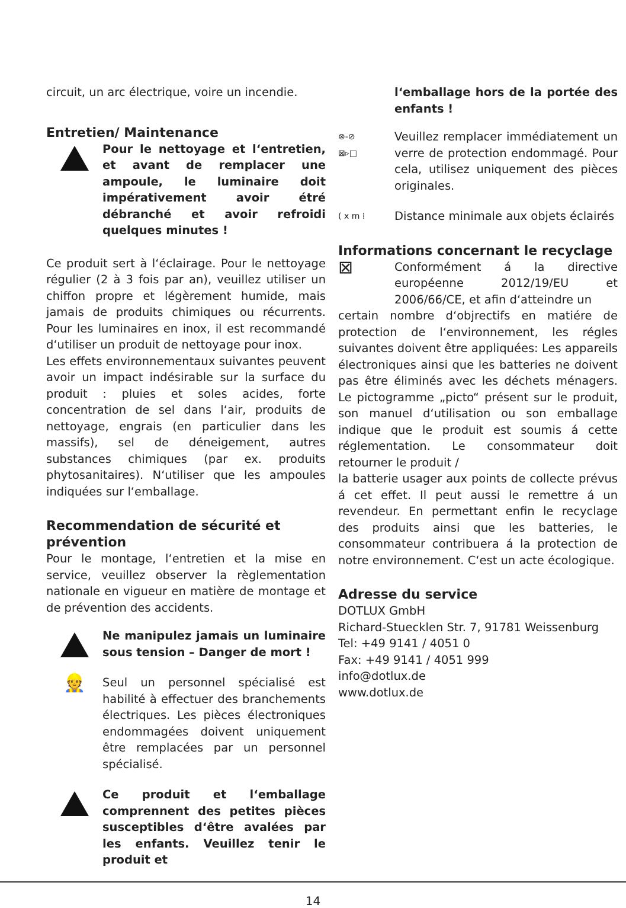circuit, un arc électrique, voire un incendie.
Entretien/ Maintenance
Pour le nettoyage et l‘entretien, et avant de remplacer une ampoule, le luminaire doit impérativement avoir étré débranché et avoir refroidi quelques minutes !
Ce produit sert à l‘éclairage. Pour le nettoyage régulier (2 à 3 fois par an), veuillez utiliser un chiffon propre et légèrement humide, mais jamais de produits chimiques ou récurrents. Pour les luminaires en inox, il est recommandé d‘utiliser un produit de nettoyage pour inox.
Les effets environnementaux suivantes peuvent avoir un impact indésirable sur la surface du produit : pluies et soles acides, forte concentration de sel dans l‘air, produits de nettoyage, engrais (en particulier dans les massifs), sel de déneigement, autres substances chimiques (par ex. produits phytosanitaires). N‘utiliser que les ampoules indiquées sur l‘emballage.
Recommendation de sécurité et prévention
Pour le montage, l‘entretien et la mise en service, veuillez observer la règlementation nationale en vigueur en matière de montage et de prévention des accidents.
Ne manipulez jamais un luminaire sous tension – Danger de mort !
👷
Seul un personnel spécialisé est habilité à effectuer des branchements électriques. Les pièces électroniques endommagées doivent uniquement être remplacées par un personnel spécialisé.
Ce produit et l‘emballage comprennent des petites pièces susceptibles d‘être avalées par les enfants. Veuillez tenir le produit et
l‘emballage hors de la portée des enfants !
⊗-⊘
⊠▹□
Veuillez remplacer immédiatement un verre de protection endommagé. Pour cela, utilisez uniquement des pièces originales.
( x m ⁞
Distance minimale aux objets éclairés
Informations concernant le recyclage
⊠
Conformément á la directive européenne 2012/19/EU et 2006/66/CE, et afin d‘atteindre un
certain nombre d‘objrectifs en matiére de protection de l‘environnement, les régles suivantes doivent être appliquées: Les appareils électroniques ainsi que les batteries ne doivent pas être éliminés avec les déchets ménagers. Le pictogramme „picto“ présent sur le produit, son manuel d‘utilisation ou son emballage indique que le produit est soumis á cette réglementation. Le consommateur doit retourner le produit /
la batterie usager aux points de collecte prévus á cet effet. Il peut aussi le remettre á un revendeur. En permettant enfin le recyclage des produits ainsi que les batteries, le consommateur contribuera á la protection de notre environnement. C‘est un acte écologique.
Adresse du service
DOTLUX GmbH
Richard-Stuecklen Str. 7, 91781 Weissenburg
Tel: +49 9141 / 4051 0
Fax: +49 9141 / 4051 999
info@dotlux.de
www.dotlux.de
14